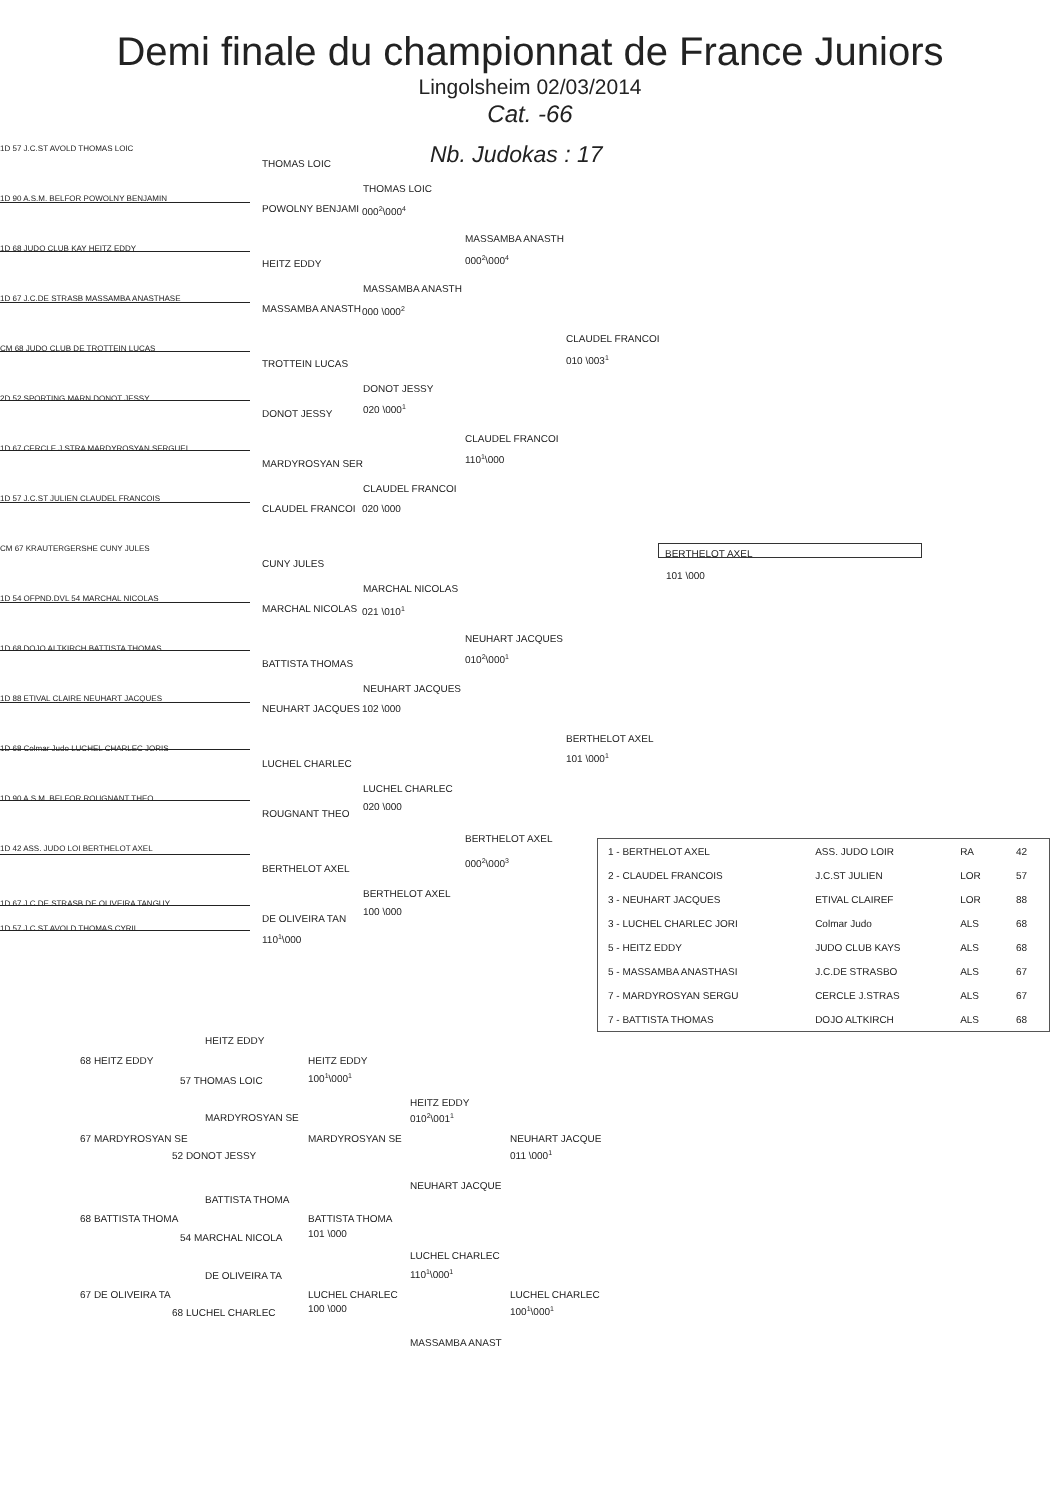Demi finale du championnat de France Juniors
Lingolsheim 02/03/2014
Cat. -66
1D 57 J.C.ST AVOLD THOMAS LOIC Nb. Judokas : 17
THOMAS LOIC
THOMAS LOIC
1D 90 A.S.M. BELFOR POWOLNY BENJAMIN
POWOLNY BENJAMI 000<sup>2</sup>\000<sup>4</sup>
MASSAMBA ANASTH
1D 68 JUDO CLUB KAY HEITZ EDDY
000<sup>2</sup>\000<sup>4</sup>
HEITZ EDDY
MASSAMBA ANASTH
1D 67 J.C.DE STRASB MASSAMBA ANASTHASE
MASSAMBA ANASTH 000 \000<sup>2</sup>
CLAUDEL FRANCOI
CM 68 JUDO CLUB DE TROTTEIN LUCAS
010 \003<sup>1</sup>
TROTTEIN LUCAS
DONOT JESSY
2D 52 SPORTING MARN DONOT JESSY
020 \000<sup>1</sup>
DONOT JESSY
CLAUDEL FRANCOI
1D 67 CERCLE J.STRA MARDYROSYAN SERGUEI
110<sup>1</sup>\000
MARDYROSYAN SER
CLAUDEL FRANCOI
1D 57 J.C.ST JULIEN CLAUDEL FRANCOIS
CLAUDEL FRANCOI 020 \000
CM 67 KRAUTERGERSHE CUNY JULES BERTHELOT AXEL
CUNY JULES
101 \000
MARCHAL NICOLAS
1D 54 OFPND.DVL 54 MARCHAL NICOLAS
MARCHAL NICOLAS 021 \010<sup>1</sup>
NEUHART JACQUES
1D 68 DOJO ALTKIRCH BATTISTA THOMAS
010<sup>2</sup>\000<sup>1</sup>
BATTISTA THOMAS
NEUHART JACQUES
1D 88 ETIVAL CLAIRE NEUHART JACQUES
NEUHART JACQUES 102 \000
BERTHELOT AXEL
1D 68 Colmar Judo LUCHEL CHARLEC JORIS
101 \000<sup>1</sup>
LUCHEL CHARLEC
LUCHEL CHARLEC
1D 90 A.S.M. BELFOR ROUGNANT THEO
020 \000
ROUGNANT THEO
BERTHELOT AXEL
1D 42 ASS. JUDO LOI BERTHELOT AXEL
000<sup>2</sup>\000<sup>3</sup>
BERTHELOT AXEL
BERTHELOT AXEL
1D 67 J.C.DE STRASB DE OLIVEIRA TANGUY
100 \000
DE OLIVEIRA TAN
1D 57 J.C.ST AVOLD THOMAS CYRIL
110<sup>1</sup>\000
| 1 - BERTHELOT AXEL | ASS. JUDO LOIR | RA | 42 |
| 2 - CLAUDEL FRANCOIS | J.C.ST JULIEN | LOR | 57 |
| 3 - NEUHART JACQUES | ETIVAL CLAIREF | LOR | 88 |
| 3 - LUCHEL CHARLEC JORI | Colmar Judo | ALS | 68 |
| 5 - HEITZ EDDY | JUDO CLUB KAYS | ALS | 68 |
| 5 - MASSAMBA ANASTHASI | J.C.DE STRASBO | ALS | 67 |
| 7 - MARDYROSYAN SERGU | CERCLE J.STRAS | ALS | 67 |
| 7 - BATTISTA THOMAS | DOJO ALTKIRCH | ALS | 68 |
HEITZ EDDY
68 HEITZ EDDY HEITZ EDDY
100<sup>1</sup>\000<sup>1</sup>
57 THOMAS LOIC
HEITZ EDDY
010<sup>2</sup>\001<sup>1</sup>
MARDYROSYAN SE
67 MARDYROSYAN SE MARDYROSYAN SE NEUHART JACQUE
011 \000<sup>1</sup>
52 DONOT JESSY
NEUHART JACQUE
BATTISTA THOMA
68 BATTISTA THOMA BATTISTA THOMA
101 \000
54 MARCHAL NICOLA
LUCHEL CHARLEC
110<sup>1</sup>\000<sup>1</sup>
DE OLIVEIRA TA
67 DE OLIVEIRA TA LUCHEL CHARLEC LUCHEL CHARLEC
100 \000 100<sup>1</sup>\000<sup>1</sup>
68 LUCHEL CHARLEC
MASSAMBA ANAST